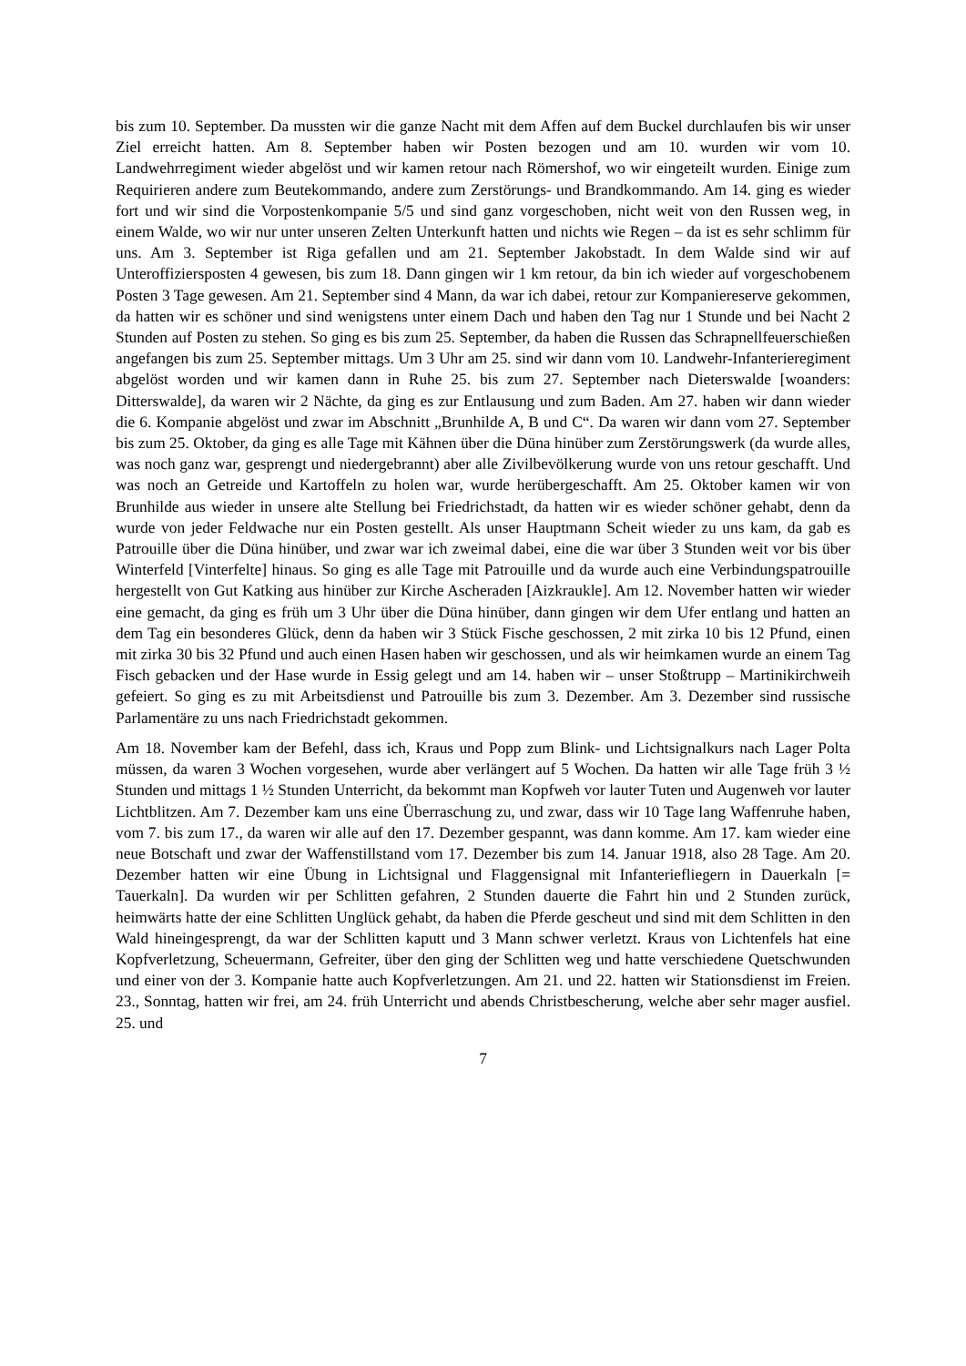bis zum 10. September. Da mussten wir die ganze Nacht mit dem Affen auf dem Buckel durchlaufen bis wir unser Ziel erreicht hatten. Am 8. September haben wir Posten bezogen und am 10. wurden wir vom 10. Landwehrregiment wieder abgelöst und wir kamen retour nach Römershof, wo wir eingeteilt wurden. Einige zum Requirieren andere zum Beutekommando, andere zum Zerstörungs- und Brandkommando. Am 14. ging es wieder fort und wir sind die Vorpostenkompanie 5/5 und sind ganz vorgeschoben, nicht weit von den Russen weg, in einem Walde, wo wir nur unter unseren Zelten Unterkunft hatten und nichts wie Regen – da ist es sehr schlimm für uns. Am 3. September ist Riga gefallen und am 21. September Jakobstadt. In dem Walde sind wir auf Unteroffiziersposten 4 gewesen, bis zum 18. Dann gingen wir 1 km retour, da bin ich wieder auf vorgeschobenem Posten 3 Tage gewesen. Am 21. September sind 4 Mann, da war ich dabei, retour zur Kompaniereserve gekommen, da hatten wir es schöner und sind wenigstens unter einem Dach und haben den Tag nur 1 Stunde und bei Nacht 2 Stunden auf Posten zu stehen. So ging es bis zum 25. September, da haben die Russen das Schrapnellfeuerschießen angefangen bis zum 25. September mittags. Um 3 Uhr am 25. sind wir dann vom 10. Landwehr-Infanterieregiment abgelöst worden und wir kamen dann in Ruhe 25. bis zum 27. September nach Dieterswalde [woanders: Ditterswalde], da waren wir 2 Nächte, da ging es zur Entlausung und zum Baden. Am 27. haben wir dann wieder die 6. Kompanie abgelöst und zwar im Abschnitt „Brunhilde A, B und C“. Da waren wir dann vom 27. September bis zum 25. Oktober, da ging es alle Tage mit Kähnen über die Düna hinüber zum Zerstörungswerk (da wurde alles, was noch ganz war, gesprengt und niedergebrannt) aber alle Zivilbevölkerung wurde von uns retour geschafft. Und was noch an Getreide und Kartoffeln zu holen war, wurde herübergeschafft. Am 25. Oktober kamen wir von Brunhilde aus wieder in unsere alte Stellung bei Friedrichstadt, da hatten wir es wieder schöner gehabt, denn da wurde von jeder Feldwache nur ein Posten gestellt. Als unser Hauptmann Scheit wieder zu uns kam, da gab es Patrouille über die Düna hinüber, und zwar war ich zweimal dabei, eine die war über 3 Stunden weit vor bis über Winterfeld [Vinterfelte] hinaus. So ging es alle Tage mit Patrouille und da wurde auch eine Verbindungspatrouille hergestellt von Gut Katking aus hinüber zur Kirche Ascheraden [Aizkraukle]. Am 12. November hatten wir wieder eine gemacht, da ging es früh um 3 Uhr über die Düna hinüber, dann gingen wir dem Ufer entlang und hatten an dem Tag ein besonderes Glück, denn da haben wir 3 Stück Fische geschossen, 2 mit zirka 10 bis 12 Pfund, einen mit zirka 30 bis 32 Pfund und auch einen Hasen haben wir geschossen, und als wir heimkamen wurde an einem Tag Fisch gebacken und der Hase wurde in Essig gelegt und am 14. haben wir – unser Stoßtrupp – Martinikirchweih gefeiert. So ging es zu mit Arbeitsdienst und Patrouille bis zum 3. Dezember. Am 3. Dezember sind russische Parlamentäre zu uns nach Friedrichstadt gekommen.
Am 18. November kam der Befehl, dass ich, Kraus und Popp zum Blink- und Lichtsignalkurs nach Lager Polta müssen, da waren 3 Wochen vorgesehen, wurde aber verlängert auf 5 Wochen. Da hatten wir alle Tage früh 3 ½ Stunden und mittags 1 ½ Stunden Unterricht, da bekommt man Kopfweh vor lauter Tuten und Augenweh vor lauter Lichtblitzen. Am 7. Dezember kam uns eine Überraschung zu, und zwar, dass wir 10 Tage lang Waffenruhe haben, vom 7. bis zum 17., da waren wir alle auf den 17. Dezember gespannt, was dann komme. Am 17. kam wieder eine neue Botschaft und zwar der Waffenstillstand vom 17. Dezember bis zum 14. Januar 1918, also 28 Tage. Am 20. Dezember hatten wir eine Übung in Lichtsignal und Flaggensignal mit Infanteriefliegern in Dauerkaln [= Tauerkaln]. Da wurden wir per Schlitten gefahren, 2 Stunden dauerte die Fahrt hin und 2 Stunden zurück, heimwärts hatte der eine Schlitten Unglück gehabt, da haben die Pferde gescheut und sind mit dem Schlitten in den Wald hineingesprengt, da war der Schlitten kaputt und 3 Mann schwer verletzt. Kraus von Lichtenfels hat eine Kopfverletzung, Scheuermann, Gefreiter, über den ging der Schlitten weg und hatte verschiedene Quetschwunden und einer von der 3. Kompanie hatte auch Kopfverletzungen. Am 21. und 22. hatten wir Stationsdienst im Freien. 23., Sonntag, hatten wir frei, am 24. früh Unterricht und abends Christbescherung, welche aber sehr mager ausfiel. 25. und
7